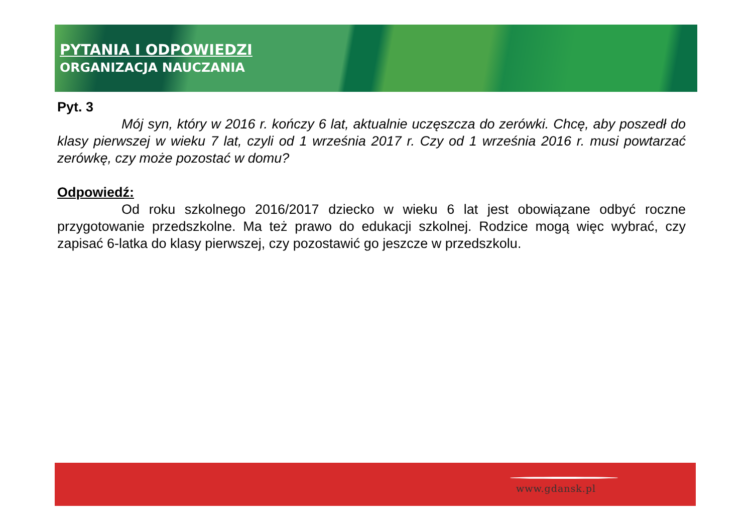PYTANIA I ODPOWIEDZI
ORGANIZACJA NAUCZANIA
Pyt. 3
Mój syn, który w 2016 r. kończy 6 lat, aktualnie uczęszcza do zerówki. Chcę, aby poszedł do klasy pierwszej w wieku 7 lat, czyli od 1 września 2017 r. Czy od 1 września 2016 r. musi powtarzać zerówkę, czy może pozostać w domu?
Odpowiedź:
Od roku szkolnego 2016/2017 dziecko w wieku 6 lat jest obowiązane odbyć roczne przygotowanie przedszkolne. Ma też prawo do edukacji szkolnej. Rodzice mogą więc wybrać, czy zapisać 6-latka do klasy pierwszej, czy pozostawić go jeszcze w przedszkolu.
www.gdansk.pl